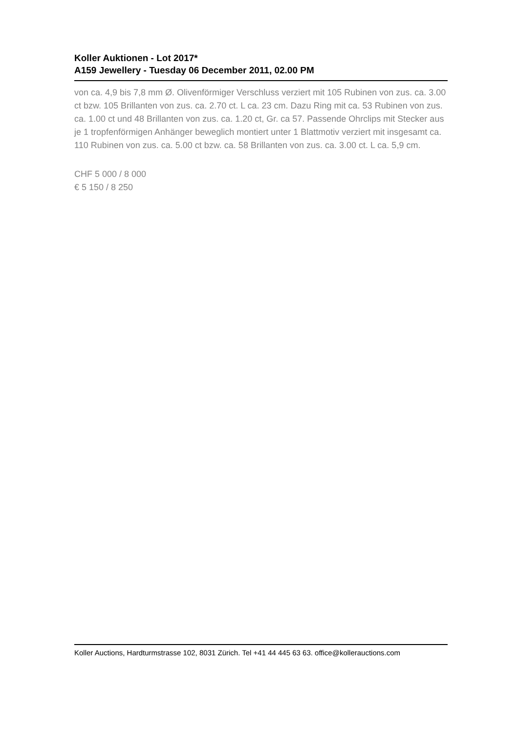Koller Auktionen - Lot 2017*
A159 Jewellery - Tuesday 06 December 2011, 02.00 PM
von ca. 4,9 bis 7,8 mm Ø. Olivenförmiger Verschluss verziert mit 105 Rubinen von zus. ca. 3.00 ct bzw. 105 Brillanten von zus. ca. 2.70 ct. L ca. 23 cm. Dazu Ring mit ca. 53 Rubinen von zus. ca. 1.00 ct und 48 Brillanten von zus. ca. 1.20 ct, Gr. ca 57. Passende Ohrclips mit Stecker aus je 1 tropfenförmigen Anhänger beweglich montiert unter 1 Blattmotiv verziert mit insgesamt ca. 110 Rubinen von zus. ca. 5.00 ct bzw. ca. 58 Brillanten von zus. ca. 3.00 ct. L ca. 5,9 cm.
CHF 5 000 / 8 000
€ 5 150 / 8 250
Koller Auctions, Hardturmstrasse 102, 8031 Zürich. Tel +41 44 445 63 63. office@kollerauctions.com